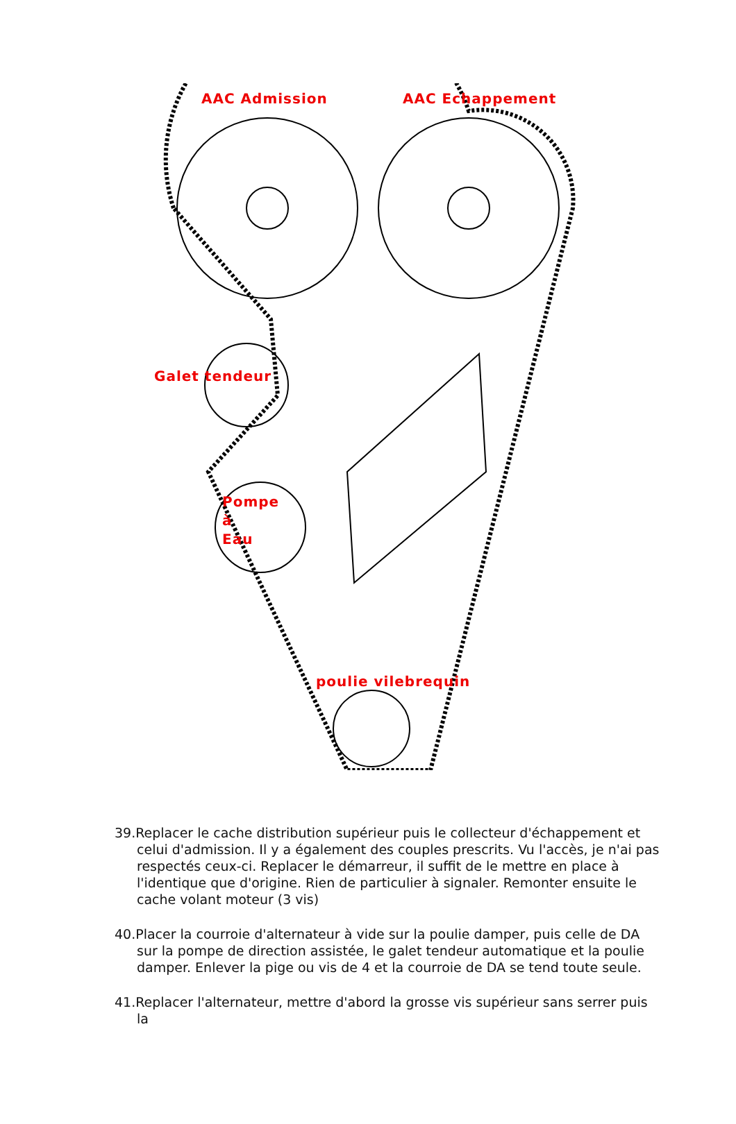AAC Admission AAC Echappement
Galet tendeur
Pompe
à
Eau
poulie vilebrequin
39.Replacer le cache distribution supérieur puis le collecteur d'échappement et celui d'admission. Il y a également des couples prescrits. Vu l'accès, je n'ai pas respectés ceux-ci. Replacer le démarreur, il suffit de le mettre en place à l'identique que d'origine. Rien de particulier à signaler. Remonter ensuite le cache volant moteur (3 vis)
40.Placer la courroie d'alternateur à vide sur la poulie damper, puis celle de DA sur la pompe de direction assistée, le galet tendeur automatique et la poulie damper. Enlever la pige ou vis de 4 et la courroie de DA se tend toute seule.
41.Replacer l'alternateur, mettre d'abord la grosse vis supérieur sans serrer puis la